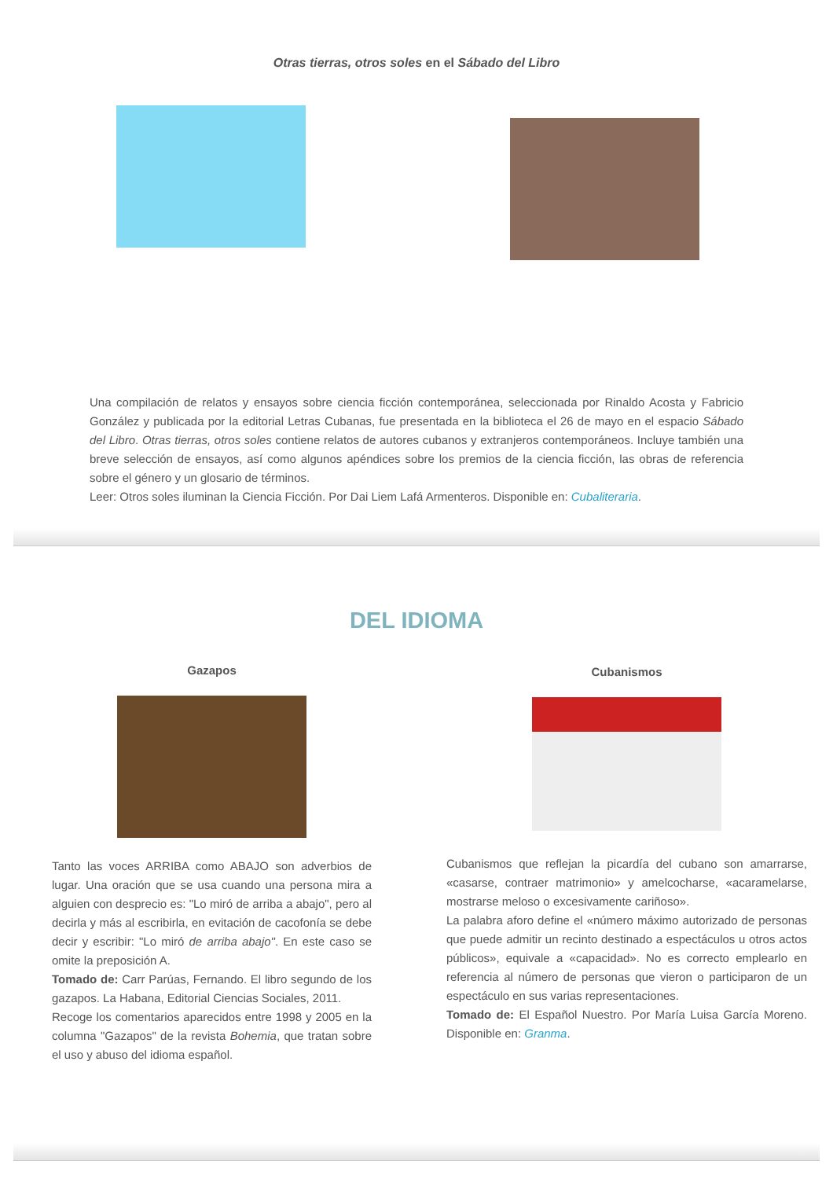Otras tierras, otros soles en el Sábado del Libro
Una compilación de relatos y ensayos sobre ciencia ficción contemporánea, seleccionada por Rinaldo Acosta y Fabricio González y publicada por la editorial Letras Cubanas, fue presentada en la biblioteca el 26 de mayo en el espacio Sábado del Libro. Otras tierras, otros soles contiene relatos de autores cubanos y extranjeros contemporáneos. Incluye también una breve selección de ensayos, así como algunos apéndices sobre los premios de la ciencia ficción, las obras de referencia sobre el género y un glosario de términos.
Leer: Otros soles iluminan la Ciencia Ficción. Por Dai Liem Lafá Armenteros. Disponible en: Cubaliteraria.
DEL IDIOMA
Gazapos
Tanto las voces ARRIBA como ABAJO son adverbios de lugar. Una oración que se usa cuando una persona mira a alguien con desprecio es: "Lo miró de arriba a abajo", pero al decirla y más al escribirla, en evitación de cacofonía se debe decir y escribir: "Lo miró de arriba abajo". En este caso se omite la preposición A.
Tomado de: Carr Parúas, Fernando. El libro segundo de los gazapos. La Habana, Editorial Ciencias Sociales, 2011.
Recoge los comentarios aparecidos entre 1998 y 2005 en la columna "Gazapos" de la revista Bohemia, que tratan sobre el uso y abuso del idioma español.
Cubanismos
Cubanismos que reflejan la picardía del cubano son amarrarse, «casarse, contraer matrimonio» y amelcocharse, «acaramelarse, mostrarse meloso o excesivamente cariñoso».
La palabra aforo define el «número máximo autorizado de personas que puede admitir un recinto destinado a espectáculos u otros actos públicos», equivale a «capacidad». No es correcto emplearlo en referencia al número de personas que vieron o participaron de un espectáculo en sus varias representaciones.
Tomado de: El Español Nuestro. Por María Luisa García Moreno. Disponible en: Granma.